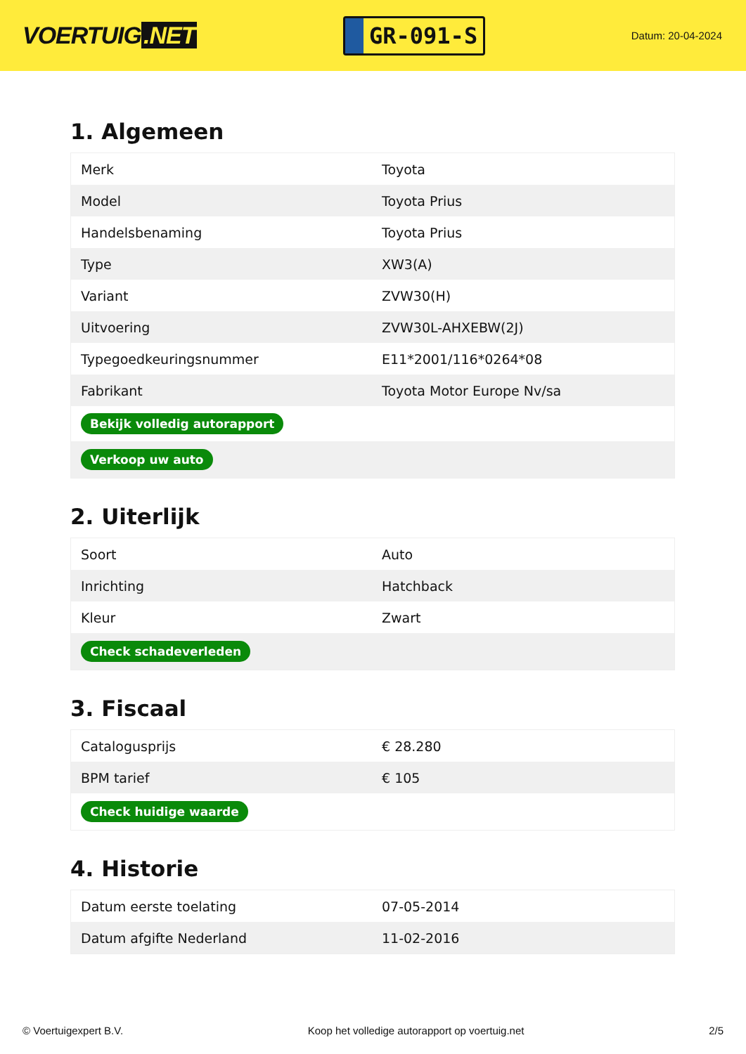VOERTUIG.NET
GR-091-S
Datum: 20-04-2024
1. Algemeen
| Merk | Toyota |
| Model | Toyota Prius |
| Handelsbenaming | Toyota Prius |
| Type | XW3(A) |
| Variant | ZVW30(H) |
| Uitvoering | ZVW30L-AHXEBW(2J) |
| Typegoedkeuringsnummer | E11*2001/116*0264*08 |
| Fabrikant | Toyota Motor Europe Nv/sa |
| Bekijk volledig autorapport | |
| Verkoop uw auto | |
2. Uiterlijk
| Soort | Auto |
| Inrichting | Hatchback |
| Kleur | Zwart |
| Check schadeverleden | |
3. Fiscaal
| Catalogusprijs | € 28.280 |
| BPM tarief | € 105 |
| Check huidige waarde | |
4. Historie
| Datum eerste toelating | 07-05-2014 |
| Datum afgifte Nederland | 11-02-2016 |
© Voertuigexpert B.V. Koop het volledige autorapport op voertuig.net 2/5